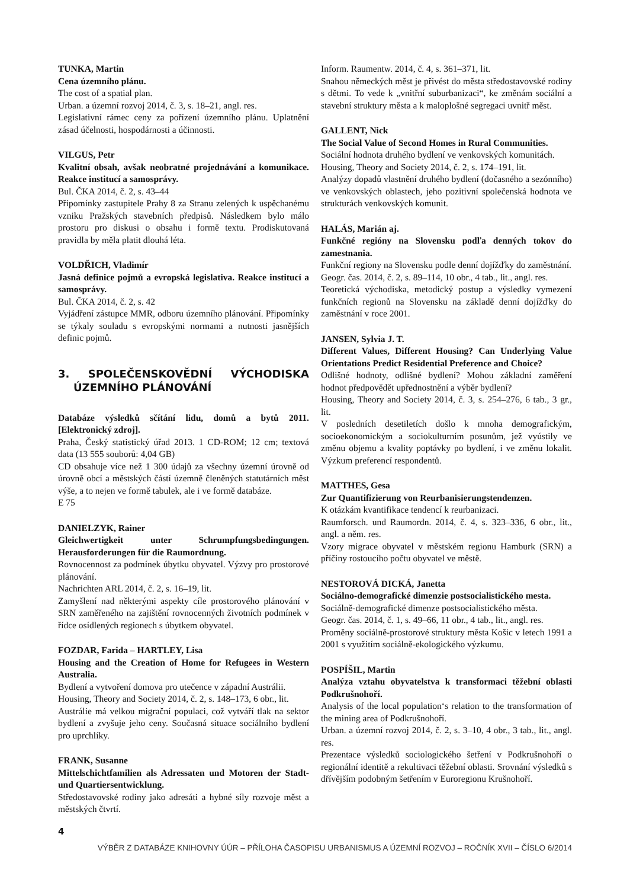TUNKA, Martin
Cena územního plánu.
The cost of a spatial plan.
Urban. a územní rozvoj 2014, č. 3, s. 18–21, angl. res.
Legislativní rámec ceny za pořízení územního plánu. Uplatnění zásad účelnosti, hospodárnosti a účinnosti.
VILGUS, Petr
Kvalitní obsah, avšak neobratné projednávání a komunikace. Reakce institucí a samosprávy.
Bul. ČKA 2014, č. 2, s. 43–44
Připomínky zastupitele Prahy 8 za Stranu zelených k uspěchanému vzniku Pražských stavebních předpisů. Následkem bylo málo prostoru pro diskusi o obsahu i formě textu. Prodiskutovaná pravidla by měla platit dlouhá léta.
VOLDŘICH, Vladimír
Jasná definice pojmů a evropská legislativa. Reakce institucí a samosprávy.
Bul. ČKA 2014, č. 2, s. 42
Vyjádření zástupce MMR, odboru územního plánování. Připomínky se týkaly souladu s evropskými normami a nutnosti jasnějších definic pojmů.
3. SPOLEČENSKOVĚDNÍ VÝCHODISKA ÚZEMNÍHO PLÁNOVÁNÍ
Databáze výsledků sčítání lidu, domů a bytů 2011. [Elektronický zdroj].
Praha, Český statistický úřad 2013. 1 CD-ROM; 12 cm; textová data (13 555 souborů: 4,04 GB)
CD obsahuje více než 1 300 údajů za všechny územní úrovně od úrovně obcí a městských částí územně členěných statutárních měst výše, a to nejen ve formě tabulek, ale i ve formě databáze.
E 75
DANIELZYK, Rainer
Gleichwertigkeit unter Schrumpfungsbedingungen. Herausforderungen für die Raumordnung.
Rovnocennost za podmínek úbytku obyvatel. Výzvy pro prostorové plánování.
Nachrichten ARL 2014, č. 2, s. 16–19, lit.
Zamyšlení nad některými aspekty cíle prostorového plánování v SRN zaměřeného na zajištění rovnocenných životních podmínek v řídce osídlených regionech s úbytkem obyvatel.
FOZDAR, Farida – HARTLEY, Lisa
Housing and the Creation of Home for Refugees in Western Australia.
Bydlení a vytvoření domova pro utečence v západní Austrálii.
Housing, Theory and Society 2014, č. 2, s. 148–173, 6 obr., lit.
Austrálie má velkou migrační populaci, což vytváří tlak na sektor bydlení a zvyšuje jeho ceny. Současná situace sociálního bydlení pro uprchlíky.
FRANK, Susanne
Mittelschichtfamilien als Adressaten und Motoren der Stadt- und Quartiersentwicklung.
Středostavovské rodiny jako adresáti a hybné síly rozvoje měst a městských čtvrtí.
Inform. Raumentw. 2014, č. 4, s. 361–371, lit.
Snahou německých měst je přivést do města středostavovské rodiny s dětmi. To vede k „vnitřní suburbanizaci“, ke změnám sociální a stavební struktury města a k maloplošné segregaci uvnitř měst.
GALLENT, Nick
The Social Value of Second Homes in Rural Communities.
Sociální hodnota druhého bydlení ve venkovských komunitách.
Housing, Theory and Society 2014, č. 2, s. 174–191, lit.
Analýzy dopadů vlastnění druhého bydlení (dočasného a sezónního) ve venkovských oblastech, jeho pozitivní společenská hodnota ve strukturách venkovských komunit.
HALÁS, Marián aj.
Funkčné regióny na Slovensku podľa denných tokov do zamestnania.
Funkční regiony na Slovensku podle denní dojížďky do zaměstnání.
Geogr. čas. 2014, č. 2, s. 89–114, 10 obr., 4 tab., lit., angl. res.
Teoretická východiska, metodický postup a výsledky vymezení funkčních regionů na Slovensku na základě denní dojížďky do zaměstnání v roce 2001.
JANSEN, Sylvia J. T.
Different Values, Different Housing? Can Underlying Value Orientations Predict Residential Preference and Choice?
Odlišné hodnoty, odlišné bydlení? Mohou základní zaměření hodnot předpovědět upřednostnění a výběr bydlení?
Housing, Theory and Society 2014, č. 3, s. 254–276, 6 tab., 3 gr., lit.
V posledních desetiletích došlo k mnoha demografickým, socioekonomickým a sociokulturním posunům, jež vyústily ve změnu objemu a kvality poptávky po bydlení, i ve změnu lokalit. Výzkum preferencí respondentů.
MATTHES, Gesa
Zur Quantifizierung von Reurbanisierungstendenzen.
K otázkám kvantifikace tendencí k reurbanizaci.
Raumforsch. und Raumordn. 2014, č. 4, s. 323–336, 6 obr., lit., angl. a něm. res.
Vzory migrace obyvatel v městském regionu Hamburk (SRN) a příčiny rostoucího počtu obyvatel ve městě.
NESTOROVÁ DICKÁ, Janetta
Sociálno-demografické dimenzie postsocialistického mesta.
Sociálně-demografické dimenze postsocialistického města.
Geogr. čas. 2014, č. 1, s. 49–66, 11 obr., 4 tab., lit., angl. res.
Proměny sociálně-prostorové struktury města Košic v letech 1991 a 2001 s využitím sociálně-ekologického výzkumu.
POSPÍŠIL, Martin
Analýza vztahu obyvatelstva k transformaci těžební oblasti Podkrušnohoří.
Analysis of the local population‘s relation to the transformation of the mining area of Podkrušnohoří.
Urban. a územní rozvoj 2014, č. 2, s. 3–10, 4 obr., 3 tab., lit., angl. res.
Prezentace výsledků sociologického šetření v Podkrušnohoří o regionální identitě a rekultivaci těžební oblasti. Srovnání výsledků s dřívějším podobným šetřením v Euroregionu Krušnohoří.
4
VÝBĚR Z DATABÁZE KNIHOVNY ÚÚR – PŘÍLOHA ČASOPISU URBANISMUS A ÚZEMNÍ ROZVOJ – ROČNÍK XVII – ČÍSLO 6/2014